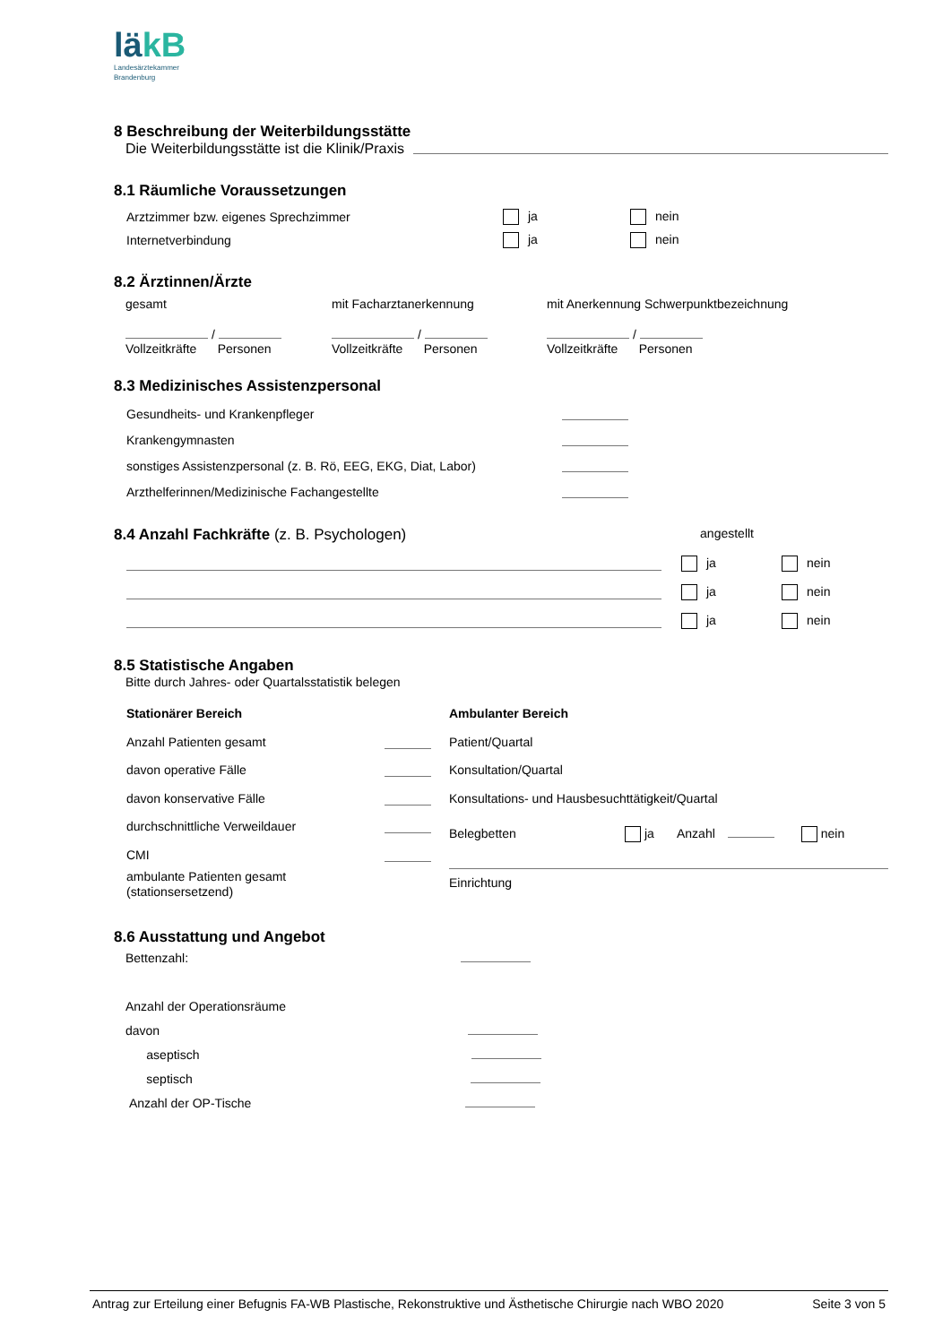läkB
Landesärztekammer
Brandenburg
8 Beschreibung der Weiterbildungsstätte
Die Weiterbildungsstätte ist die Klinik/Praxis
8.1 Räumliche Voraussetzungen
Arztzimmer bzw. eigenes Sprechzimmer ja nein
Internetverbindung ja nein
8.2 Ärztinnen/Ärzte
gesamt
/
Vollzeitkräfte Personen
mit Facharztanerkennung
/
Vollzeitkräfte Personen
mit Anerkennung Schwerpunktbezeichnung
/
Vollzeitkräfte Personen
8.3 Medizinisches Assistenzpersonal
Gesundheits- und Krankenpfleger
Krankengymnasten
sonstiges Assistenzpersonal (z. B. Rö, EEG, EKG, Diat, Labor)
Arzthelferinnen/Medizinische Fachangestellte
8.4 Anzahl Fachkräfte (z. B. Psychologen) angestellt
ja nein
ja nein
ja nein
8.5 Statistische Angaben
Bitte durch Jahres- oder Quartalsstatistik belegen
Stationärer Bereich
Anzahl Patienten gesamt
davon operative Fälle
davon konservative Fälle
durchschnittliche Verweildauer
CMI
ambulante Patienten gesamt
(stationsersetzend)
Ambulanter Bereich
Patient/Quartal
Konsultation/Quartal
Konsultations- und Hausbesuchttätigkeit/Quartal
Belegbetten ja Anzahl nein
Einrichtung
8.6 Ausstattung und Angebot
Bettenzahl:
Anzahl der Operationsräume
davon
aseptisch
septisch
Anzahl der OP-Tische
Antrag zur Erteilung einer Befugnis FA-WB Plastische, Rekonstruktive und Ästhetische Chirurgie nach WBO 2020 Seite 3 von 5